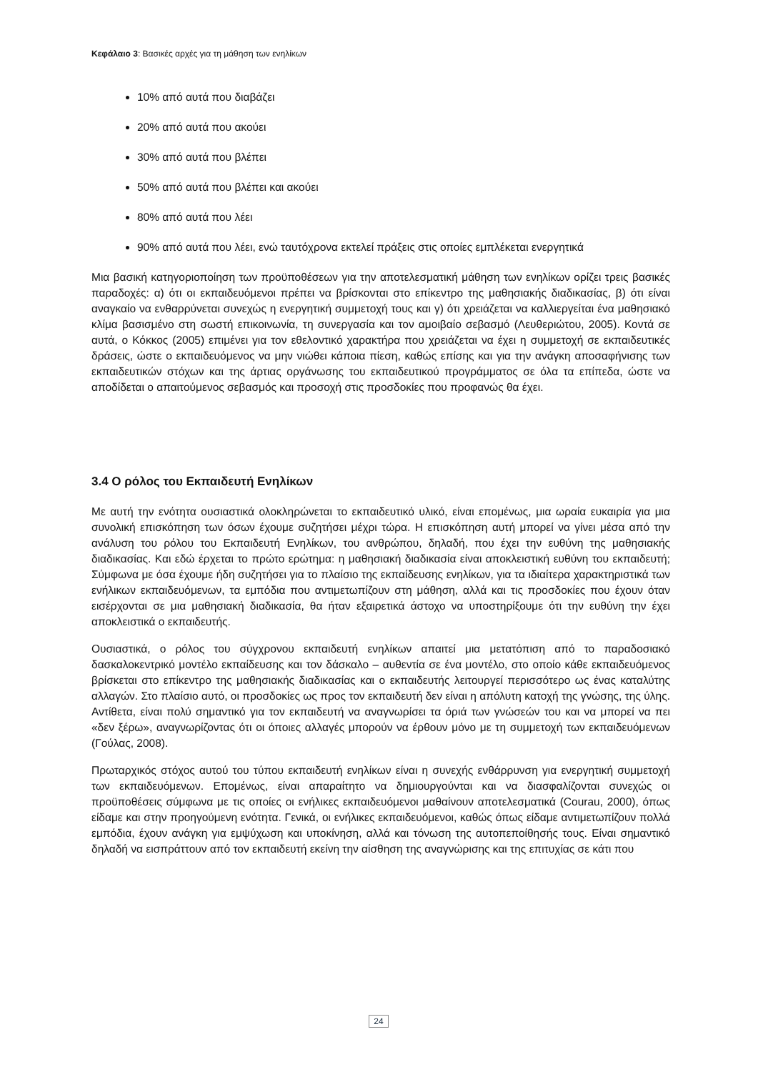Κεφάλαιο 3: Βασικές αρχές για τη μάθηση των ενηλίκων
10% από αυτά που διαβάζει
20% από αυτά που ακούει
30% από αυτά που βλέπει
50% από αυτά που βλέπει και ακούει
80% από αυτά που λέει
90% από αυτά που λέει, ενώ ταυτόχρονα εκτελεί πράξεις στις οποίες εμπλέκεται ενεργητικά
Μια βασική κατηγοριοποίηση των προϋποθέσεων για την αποτελεσματική μάθηση των ενηλίκων ορίζει τρεις βασικές παραδοχές: α) ότι οι εκπαιδευόμενοι πρέπει να βρίσκονται στο επίκεντρο της μαθησιακής διαδικασίας, β) ότι είναι αναγκαίο να ενθαρρύνεται συνεχώς η ενεργητική συμμετοχή τους και γ) ότι χρειάζεται να καλλιεργείται ένα μαθησιακό κλίμα βασισμένο στη σωστή επικοινωνία, τη συνεργασία και τον αμοιβαίο σεβασμό (Λευθεριώτου, 2005). Κοντά σε αυτά, ο Κόκκος (2005) επιμένει για τον εθελοντικό χαρακτήρα που χρειάζεται να έχει η συμμετοχή σε εκπαιδευτικές δράσεις, ώστε ο εκπαιδευόμενος να μην νιώθει κάποια πίεση, καθώς επίσης και για την ανάγκη αποσαφήνισης των εκπαιδευτικών στόχων και της άρτιας οργάνωσης του εκπαιδευτικού προγράμματος σε όλα τα επίπεδα, ώστε να αποδίδεται ο απαιτούμενος σεβασμός και προσοχή στις προσδοκίες που προφανώς θα έχει.
3.4 Ο ρόλος του Εκπαιδευτή Ενηλίκων
Με αυτή την ενότητα ουσιαστικά ολοκληρώνεται το εκπαιδευτικό υλικό, είναι επομένως, μια ωραία ευκαιρία για μια συνολική επισκόπηση των όσων έχουμε συζητήσει μέχρι τώρα. Η επισκόπηση αυτή μπορεί να γίνει μέσα από την ανάλυση του ρόλου του Εκπαιδευτή Ενηλίκων, του ανθρώπου, δηλαδή, που έχει την ευθύνη της μαθησιακής διαδικασίας. Και εδώ έρχεται το πρώτο ερώτημα: η μαθησιακή διαδικασία είναι αποκλειστική ευθύνη του εκπαιδευτή; Σύμφωνα με όσα έχουμε ήδη συζητήσει για το πλαίσιο της εκπαίδευσης ενηλίκων, για τα ιδιαίτερα χαρακτηριστικά των ενήλικων εκπαιδευόμενων, τα εμπόδια που αντιμετωπίζουν στη μάθηση, αλλά και τις προσδοκίες που έχουν όταν εισέρχονται σε μια μαθησιακή διαδικασία, θα ήταν εξαιρετικά άστοχο να υποστηρίξουμε ότι την ευθύνη την έχει αποκλειστικά ο εκπαιδευτής.
Ουσιαστικά, ο ρόλος του σύγχρονου εκπαιδευτή ενηλίκων απαιτεί μια μετατόπιση από το παραδοσιακό δασκαλοκεντρικό μοντέλο εκπαίδευσης και τον δάσκαλο – αυθεντία σε ένα μοντέλο, στο οποίο κάθε εκπαιδευόμενος βρίσκεται στο επίκεντρο της μαθησιακής διαδικασίας και ο εκπαιδευτής λειτουργεί περισσότερο ως ένας καταλύτης αλλαγών. Στο πλαίσιο αυτό, οι προσδοκίες ως προς τον εκπαιδευτή δεν είναι η απόλυτη κατοχή της γνώσης, της ύλης. Αντίθετα, είναι πολύ σημαντικό για τον εκπαιδευτή να αναγνωρίσει τα όριά των γνώσεών του και να μπορεί να πει «δεν ξέρω», αναγνωρίζοντας ότι οι όποιες αλλαγές μπορούν να έρθουν μόνο με τη συμμετοχή των εκπαιδευόμενων (Γούλας, 2008).
Πρωταρχικός στόχος αυτού του τύπου εκπαιδευτή ενηλίκων είναι η συνεχής ενθάρρυνση για ενεργητική συμμετοχή των εκπαιδευόμενων. Επομένως, είναι απαραίτητο να δημιουργούνται και να διασφαλίζονται συνεχώς οι προϋποθέσεις σύμφωνα με τις οποίες οι ενήλικες εκπαιδευόμενοι μαθαίνουν αποτελεσματικά (Courau, 2000), όπως είδαμε και στην προηγούμενη ενότητα. Γενικά, οι ενήλικες εκπαιδευόμενοι, καθώς όπως είδαμε αντιμετωπίζουν πολλά εμπόδια, έχουν ανάγκη για εμψύχωση και υποκίνηση, αλλά και τόνωση της αυτοπεποίθησής τους. Είναι σημαντικό δηλαδή να εισπράττουν από τον εκπαιδευτή εκείνη την αίσθηση της αναγνώρισης και της επιτυχίας σε κάτι που
24